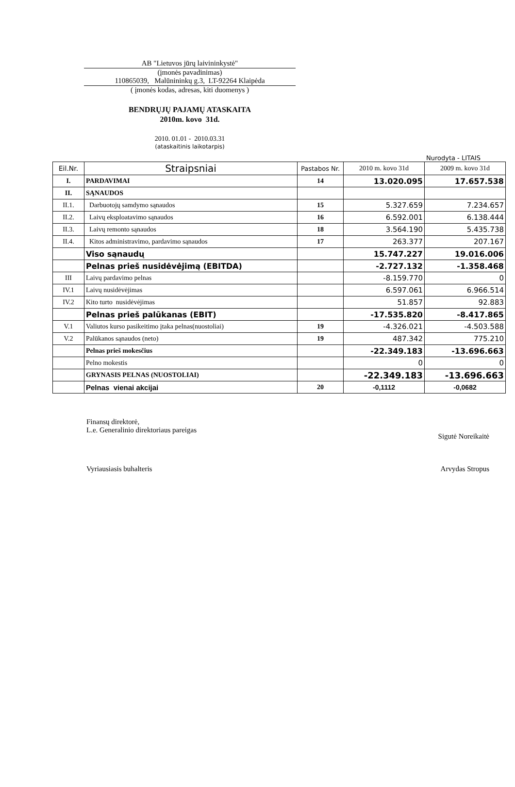AB "Lietuvos jūrų laivininkystė"
(įmonės pavadinimas)
110865039, Malūnininkų g.3, LT-92264 Klaipėda
( įmonės kodas, adresas, kiti duomenys )
BENDRŲJŲ PAJAMŲ ATASKAITA
2010m. kovo 31d.
2010. 01.01 - 2010.03.31
(ataskaitinis laikotarpis)
Nurodyta - LITAIS
| Eil.Nr. | Straipsniai | Pastabos Nr. | 2010 m. kovo 31d | 2009 m. kovo 31d |
| --- | --- | --- | --- | --- |
| I. | PARDAVIMAI | 14 | 13.020.095 | 17.657.538 |
| II. | SĄNAUDOS | | | |
| II.1. | Darbuotojų samdymo sąnaudos | 15 | 5.327.659 | 7.234.657 |
| II.2. | Laivų eksploatavimo sąnaudos | 16 | 6.592.001 | 6.138.444 |
| II.3. | Laivų remonto sąnaudos | 18 | 3.564.190 | 5.435.738 |
| II.4. | Kitos administravimo, pardavimo sąnaudos | 17 | 263.377 | 207.167 |
| | Viso sąnaudų | | 15.747.227 | 19.016.006 |
| | Pelnas prieš nusidėvėjimą (EBITDA) | | -2.727.132 | -1.358.468 |
| III | Laivų pardavimo pelnas | | -8.159.770 | 0 |
| IV.1 | Laivų nusidėvėjimas | | 6.597.061 | 6.966.514 |
| IV.2 | Kito turto nusidėvėjimas | | 51.857 | 92.883 |
| | Pelnas prieš palūkanas (EBIT) | | -17.535.820 | -8.417.865 |
| V.1 | Valiutos kurso pasikeitimo įtaka pelnas(nuostoliai) | 19 | -4.326.021 | -4.503.588 |
| V.2 | Palūkanos sąnaudos (neto) | 19 | 487.342 | 775.210 |
| | Pelnas prieš mokesčius | | -22.349.183 | -13.696.663 |
| | Pelno mokestis | | 0 | 0 |
| | GRYNASIS PELNAS (NUOSTOLIAI) | | -22.349.183 | -13.696.663 |
| | Pelnas vienai akcijai | 20 | -0,1112 | -0,0682 |
Finansų direktorė,
L.e. Generalinio direktoriaus pareigas
Sigutė Noreikaitė
Vyriausiasis buhalteris Arvydas Stropus